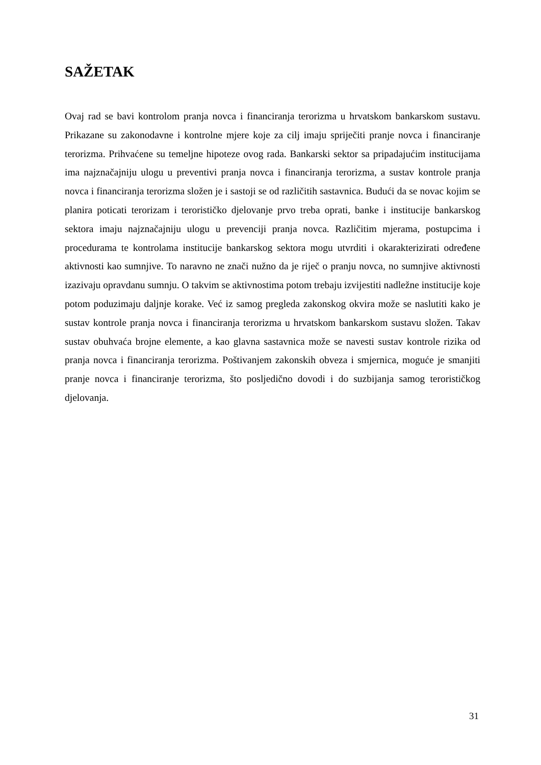SAŽETAK
Ovaj rad se bavi kontrolom pranja novca i financiranja terorizma u hrvatskom bankarskom sustavu. Prikazane su zakonodavne i kontrolne mjere koje za cilj imaju spriječiti pranje novca i financiranje terorizma. Prihvaćene su temeljne hipoteze ovog rada. Bankarski sektor sa pripadajućim institucijama ima najznačajniju ulogu u preventivi pranja novca i financiranja terorizma, a sustav kontrole pranja novca i financiranja terorizma složen je i sastoji se od različitih sastavnica. Budući da se novac kojim se planira poticati terorizam i terorističko djelovanje prvo treba oprati, banke i institucije bankarskog sektora imaju najznačajniju ulogu u prevenciji pranja novca. Različitim mjerama, postupcima i procedurama te kontrolama institucije bankarskog sektora mogu utvrditi i okarakterizirati određene aktivnosti kao sumnjive. To naravno ne znači nužno da je riječ o pranju novca, no sumnjive aktivnosti izazivaju opravdanu sumnju. O takvim se aktivnostima potom trebaju izvijestiti nadležne institucije koje potom poduzimaju daljnje korake. Već iz samog pregleda zakonskog okvira može se naslutiti kako je sustav kontrole pranja novca i financiranja terorizma u hrvatskom bankarskom sustavu složen. Takav sustav obuhvaća brojne elemente, a kao glavna sastavnica može se navesti sustav kontrole rizika od pranja novca i financiranja terorizma. Poštivanjem zakonskih obveza i smjernica, moguće je smanjiti pranje novca i financiranje terorizma, što posljedično dovodi i do suzbijanja samog terorističkog djelovanja.
31